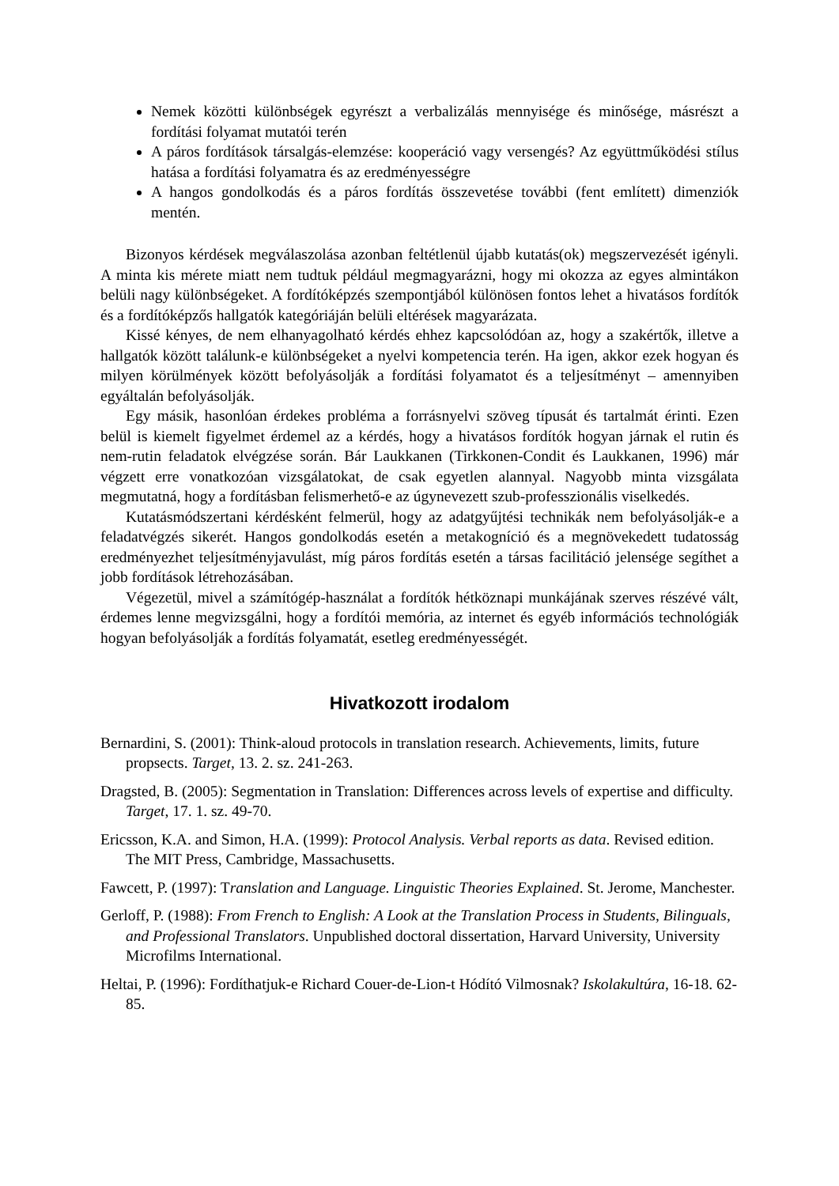Nemek közötti különbségek egyrészt a verbalizálás mennyisége és minősége, másrészt a fordítási folyamat mutatói terén
A páros fordítások társalgás-elemzése: kooperáció vagy versengés? Az együttműködési stílus hatása a fordítási folyamatra és az eredményességre
A hangos gondolkodás és a páros fordítás összevetése további (fent említett) dimenziók mentén.
Bizonyos kérdések megválaszolása azonban feltétlenül újabb kutatás(ok) megszervezését igényli. A minta kis mérete miatt nem tudtuk például megmagyarázni, hogy mi okozza az egyes almintákon belüli nagy különbségeket. A fordítóképzés szempontjából különösen fontos lehet a hivatásos fordítók és a fordítóképzős hallgatók kategóriáján belüli eltérések magyarázata.
Kissé kényes, de nem elhanyagolható kérdés ehhez kapcsolódóan az, hogy a szakértők, illetve a hallgatók között találunk-e különbségeket a nyelvi kompetencia terén. Ha igen, akkor ezek hogyan és milyen körülmények között befolyásolják a fordítási folyamatot és a teljesítményt – amennyiben egyáltalán befolyásolják.
Egy másik, hasonlóan érdekes probléma a forrásnyelvi szöveg típusát és tartalmát érinti. Ezen belül is kiemelt figyelmet érdemel az a kérdés, hogy a hivatásos fordítók hogyan járnak el rutin és nem-rutin feladatok elvégzése során. Bár Laukkanen (Tirkkonen-Condit és Laukkanen, 1996) már végzett erre vonatkozóan vizsgálatokat, de csak egyetlen alannyal. Nagyobb minta vizsgálata megmutatná, hogy a fordításban felismerhető-e az úgynevezett szub-professzionális viselkedés.
Kutatásmódszertani kérdésként felmerül, hogy az adatgyűjtési technikák nem befolyásolják-e a feladatvégzés sikerét. Hangos gondolkodás esetén a metakogníció és a megnövekedett tudatosság eredményezhet teljesítményjavulást, míg páros fordítás esetén a társas facilitáció jelensége segíthet a jobb fordítások létrehozásában.
Végezetül, mivel a számítógép-használat a fordítók hétköznapi munkájának szerves részévé vált, érdemes lenne megvizsgálni, hogy a fordítói memória, az internet és egyéb információs technológiák hogyan befolyásolják a fordítás folyamatát, esetleg eredményességét.
Hivatkozott irodalom
Bernardini, S. (2001): Think-aloud protocols in translation research. Achievements, limits, future propsects. Target, 13. 2. sz. 241-263.
Dragsted, B. (2005): Segmentation in Translation: Differences across levels of expertise and difficulty. Target, 17. 1. sz. 49-70.
Ericsson, K.A. and Simon, H.A. (1999): Protocol Analysis. Verbal reports as data. Revised edition. The MIT Press, Cambridge, Massachusetts.
Fawcett, P. (1997): Translation and Language. Linguistic Theories Explained. St. Jerome, Manchester.
Gerloff, P. (1988): From French to English: A Look at the Translation Process in Students, Bilinguals, and Professional Translators. Unpublished doctoral dissertation, Harvard University, University Microfilms International.
Heltai, P. (1996): Fordíthatjuk-e Richard Couer-de-Lion-t Hódító Vilmosnak? Iskolakultúra, 16-18. 62-85.